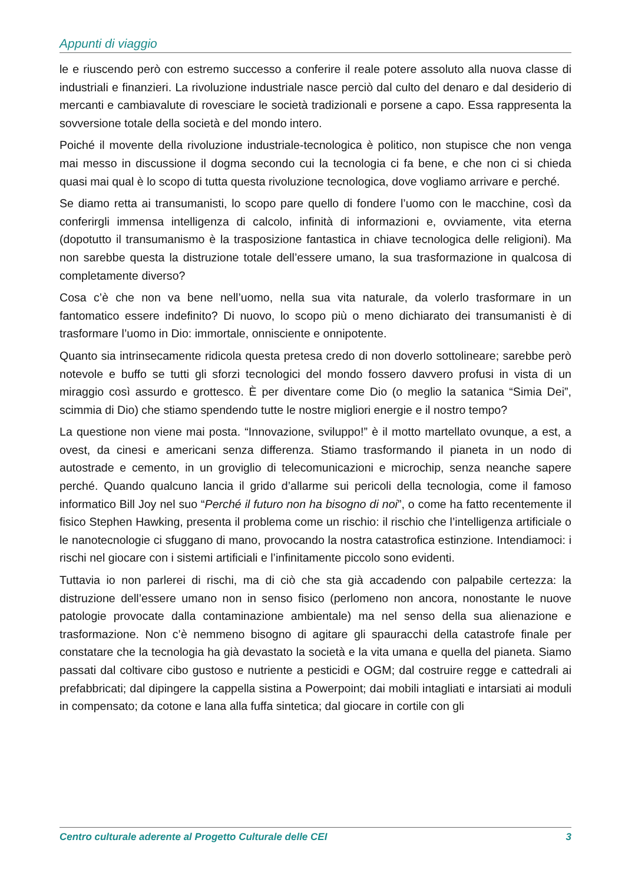Appunti di viaggio
le e riuscendo però con estremo successo a conferire il reale potere assoluto alla nuova classe di industriali e finanzieri. La rivoluzione industriale nasce perciò dal culto del denaro e dal desiderio di mercanti e cambiavalute di rovesciare le società tradizionali e porsene a capo. Essa rappresenta la sovversione totale della società e del mondo intero.
Poiché il movente della rivoluzione industriale-tecnologica è politico, non stupisce che non venga mai messo in discussione il dogma secondo cui la tecnologia ci fa bene, e che non ci si chieda quasi mai qual è lo scopo di tutta questa rivoluzione tecnologica, dove vogliamo arrivare e perché.
Se diamo retta ai transumanisti, lo scopo pare quello di fondere l’uomo con le macchine, così da conferirgli immensa intelligenza di calcolo, infinità di informazioni e, ovviamente, vita eterna (dopotutto il transumanismo è la trasposizione fantastica in chiave tecnologica delle religioni). Ma non sarebbe questa la distruzione totale dell’essere umano, la sua trasformazione in qualcosa di completamente diverso?
Cosa c’è che non va bene nell’uomo, nella sua vita naturale, da volerlo trasformare in un fantomatico essere indefinito? Di nuovo, lo scopo più o meno dichiarato dei transumanisti è di trasformare l’uomo in Dio: immortale, onnisciente e onnipotente.
Quanto sia intrinsecamente ridicola questa pretesa credo di non doverlo sottolineare; sarebbe però notevole e buffo se tutti gli sforzi tecnologici del mondo fossero davvero profusi in vista di un miraggio così assurdo e grottesco. È per diventare come Dio (o meglio la satanica “Simia Dei”, scimmia di Dio) che stiamo spendendo tutte le nostre migliori energie e il nostro tempo?
La questione non viene mai posta. “Innovazione, sviluppo!” è il motto martellato ovunque, a est, a ovest, da cinesi e americani senza differenza. Stiamo trasformando il pianeta in un nodo di autostrade e cemento, in un groviglio di telecomunicazioni e microchip, senza neanche sapere perché. Quando qualcuno lancia il grido d’allarme sui pericoli della tecnologia, come il famoso informatico Bill Joy nel suo “Perché il futuro non ha bisogno di noi”, o come ha fatto recentemente il fisico Stephen Hawking, presenta il problema come un rischio: il rischio che l’intelligenza artificiale o le nanotecnologie ci sfuggano di mano, provocando la nostra catastrofica estinzione. Intendiamoci: i rischi nel giocare con i sistemi artificiali e l’infinitamente piccolo sono evidenti.
Tuttavia io non parlerei di rischi, ma di ciò che sta già accadendo con palpabile certezza: la distruzione dell’essere umano non in senso fisico (perlomeno non ancora, nonostante le nuove patologie provocate dalla contaminazione ambientale) ma nel senso della sua alienazione e trasformazione. Non c’è nemmeno bisogno di agitare gli spauracchi della catastrofe finale per constatare che la tecnologia ha già devastato la società e la vita umana e quella del pianeta. Siamo passati dal coltivare cibo gustoso e nutriente a pesticidi e OGM; dal costruire regge e cattedrali ai prefabbricati; dal dipingere la cappella sistina a Powerpoint; dai mobili intagliati e intarsiati ai moduli in compensato; da cotone e lana alla fuffa sintetica; dal giocare in cortile con gli
Centro culturale aderente al Progetto Culturale delle CEI 3